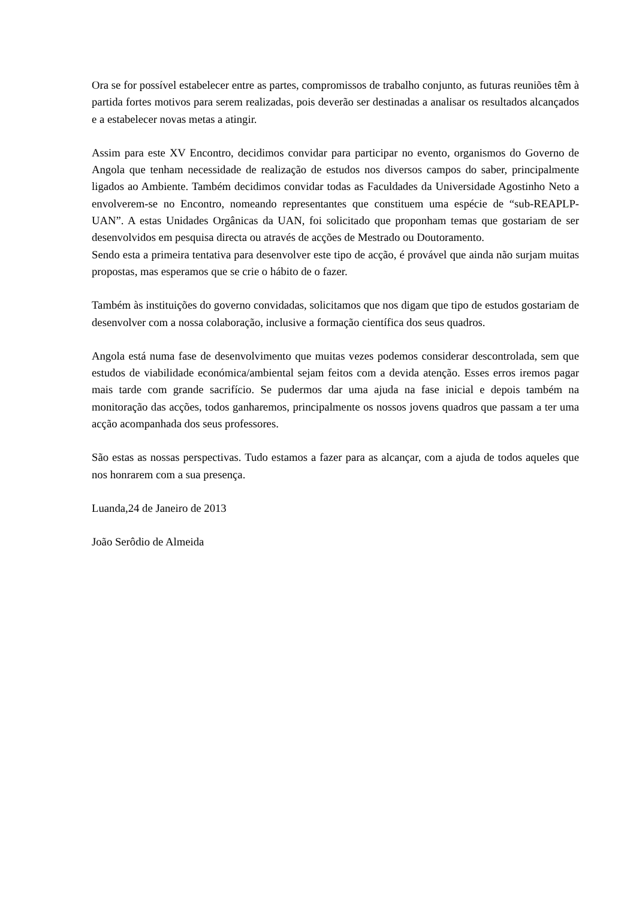Ora se for possível estabelecer entre as partes, compromissos de trabalho conjunto, as futuras reuniões têm à partida fortes motivos para serem realizadas, pois deverão ser destinadas a analisar os resultados alcançados e a estabelecer novas metas a atingir.
Assim para este XV Encontro, decidimos convidar para participar no evento, organismos do Governo de Angola que tenham necessidade de realização de estudos nos diversos campos do saber, principalmente ligados ao Ambiente. Também decidimos convidar todas as Faculdades da Universidade Agostinho Neto a envolverem-se no Encontro, nomeando representantes que constituem uma espécie de “sub-REAPLP-UAN”. A estas Unidades Orgânicas da UAN, foi solicitado que proponham temas que gostariam de ser desenvolvidos em pesquisa directa ou através de acções de Mestrado ou Doutoramento.
Sendo esta a primeira tentativa para desenvolver este tipo de acção, é provável que ainda não surjam muitas propostas, mas esperamos que se crie o hábito de o fazer.
Também às instituições do governo convidadas, solicitamos que nos digam que tipo de estudos gostariam de desenvolver com a nossa colaboração, inclusive a formação científica dos seus quadros.
Angola está numa fase de desenvolvimento que muitas vezes podemos considerar descontrolada, sem que estudos de viabilidade económica/ambiental sejam feitos com a devida atenção. Esses erros iremos pagar mais tarde com grande sacrifício. Se pudermos dar uma ajuda na fase inicial e depois também na monitoração das acções, todos ganharemos, principalmente os nossos jovens quadros que passam a ter uma acção acompanhada dos seus professores.
São estas as nossas perspectivas. Tudo estamos a fazer para as alcançar, com a ajuda de todos aqueles que nos honrarem com a sua presença.
Luanda,24 de Janeiro de 2013
João Serôdio de Almeida